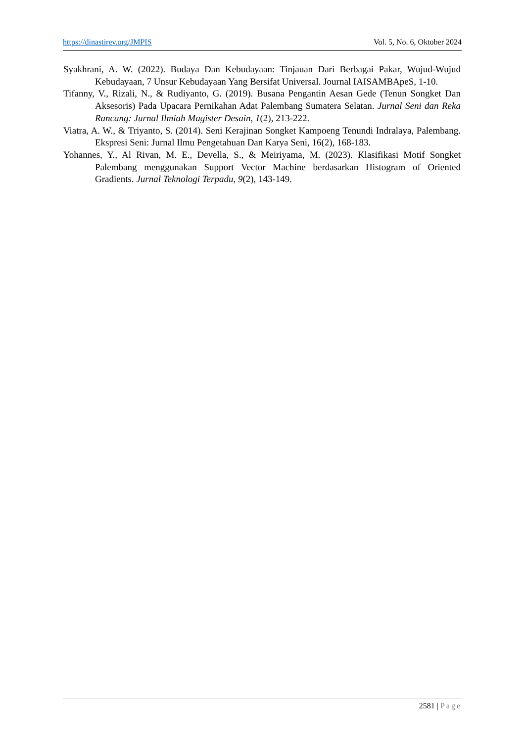https://dinastirev.org/JMPIS Vol. 5, No. 6, Oktober 2024
Syakhrani, A. W. (2022). Budaya Dan Kebudayaan: Tinjauan Dari Berbagai Pakar, Wujud-Wujud Kebudayaan, 7 Unsur Kebudayaan Yang Bersifat Universal. Journal IAISAMBApeS, 1-10.
Tifanny, V., Rizali, N., & Rudiyanto, G. (2019). Busana Pengantin Aesan Gede (Tenun Songket Dan Aksesoris) Pada Upacara Pernikahan Adat Palembang Sumatera Selatan. Jurnal Seni dan Reka Rancang: Jurnal Ilmiah Magister Desain, 1(2), 213-222.
Viatra, A. W., & Triyanto, S. (2014). Seni Kerajinan Songket Kampoeng Tenundi Indralaya, Palembang. Ekspresi Seni: Jurnal Ilmu Pengetahuan Dan Karya Seni, 16(2), 168-183.
Yohannes, Y., Al Rivan, M. E., Devella, S., & Meiriyama, M. (2023). Klasifikasi Motif Songket Palembang menggunakan Support Vector Machine berdasarkan Histogram of Oriented Gradients. Jurnal Teknologi Terpadu, 9(2), 143-149.
2581 | Page